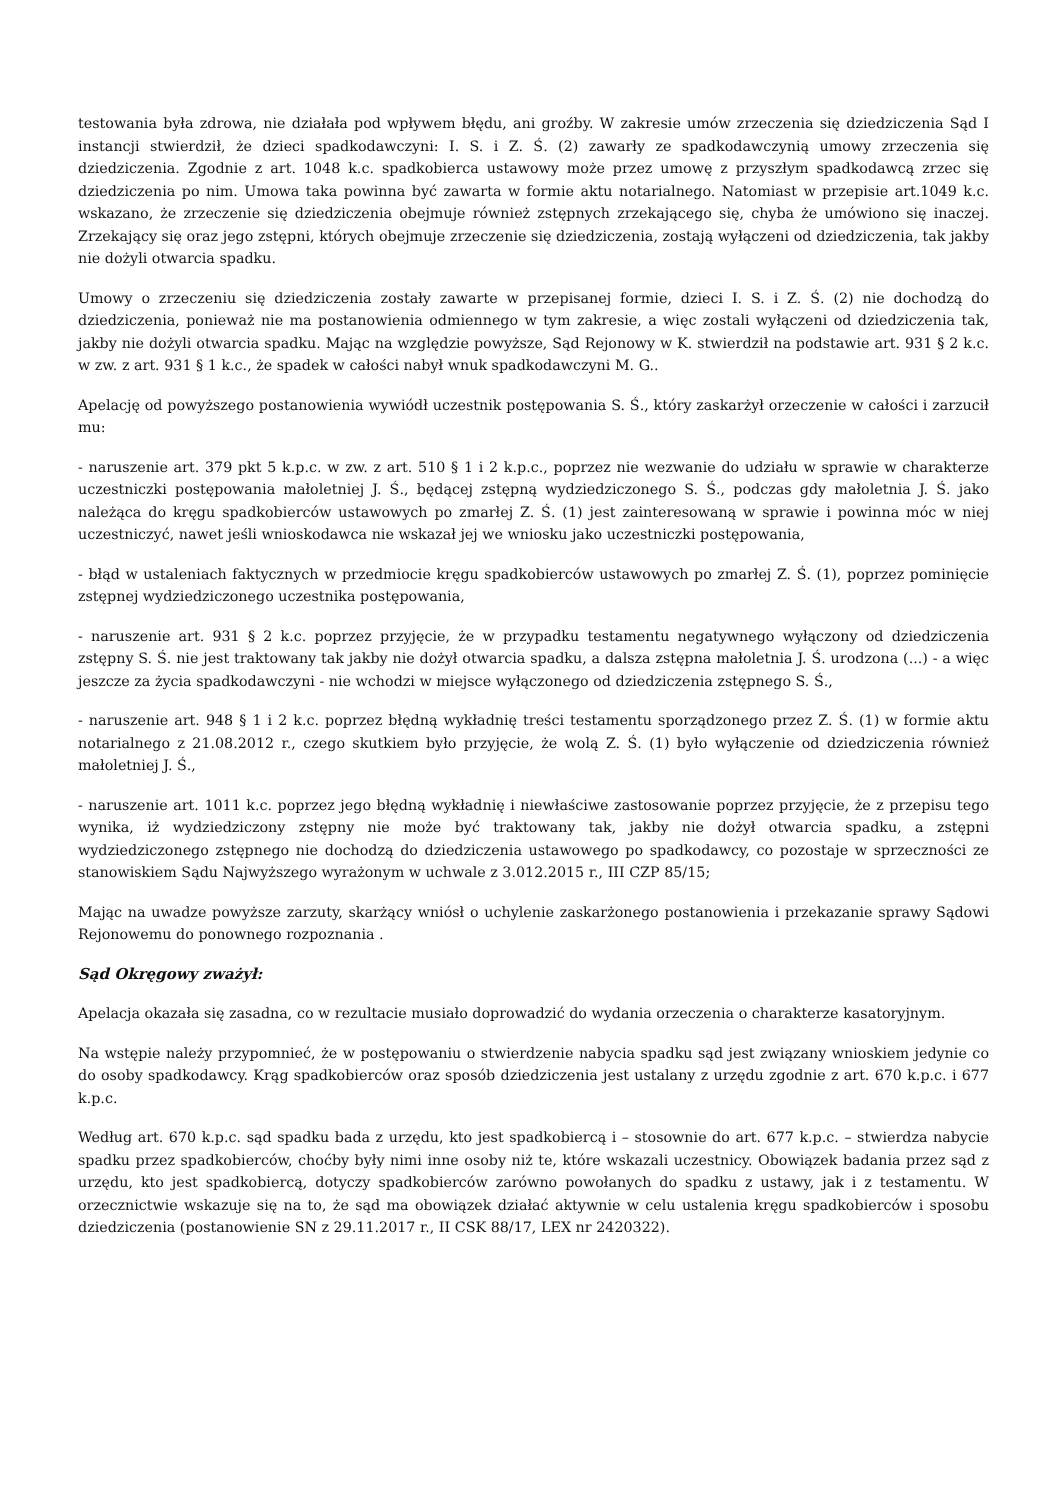testowania była zdrowa, nie działała pod wpływem błędu, ani groźby. W zakresie umów zrzeczenia się dziedziczenia Sąd I instancji stwierdził, że dzieci spadkodawczyni: I. S. i Z. Ś. (2) zawarły ze spadkodawczynią umowy zrzeczenia się dziedziczenia. Zgodnie z art. 1048 k.c. spadkobierca ustawowy może przez umowę z przyszłym spadkodawcą zrzec się dziedziczenia po nim. Umowa taka powinna być zawarta w formie aktu notarialnego. Natomiast w przepisie art.1049 k.c. wskazano, że zrzeczenie się dziedziczenia obejmuje również zstępnych zrzekającego się, chyba że umówiono się inaczej. Zrzekający się oraz jego zstępni, których obejmuje zrzeczenie się dziedziczenia, zostają wyłączeni od dziedziczenia, tak jakby nie dożyli otwarcia spadku.
Umowy o zrzeczeniu się dziedziczenia zostały zawarte w przepisanej formie, dzieci I. S. i Z. Ś. (2) nie dochodzą do dziedziczenia, ponieważ nie ma postanowienia odmiennego w tym zakresie, a więc zostali wyłączeni od dziedziczenia tak, jakby nie dożyli otwarcia spadku. Mając na względzie powyższe, Sąd Rejonowy w K. stwierdził na podstawie art. 931 § 2 k.c. w zw. z art. 931 § 1 k.c., że spadek w całości nabył wnuk spadkodawczyni M. G..
Apelację od powyższego postanowienia wywiódł uczestnik postępowania S. Ś., który zaskarżył orzeczenie w całości i zarzucił mu:
- naruszenie art. 379 pkt 5 k.p.c. w zw. z art. 510 § 1 i 2 k.p.c., poprzez nie wezwanie do udziału w sprawie w charakterze uczestniczki postępowania małoletniej J. Ś., będącej zstępną wydziedziczonego S. Ś., podczas gdy małoletnia J. Ś. jako należąca do kręgu spadkobierców ustawowych po zmarłej Z. Ś. (1) jest zainteresowaną w sprawie i powinna móc w niej uczestniczyć, nawet jeśli wnioskodawca nie wskazał jej we wniosku jako uczestniczki postępowania,
- błąd w ustaleniach faktycznych w przedmiocie kręgu spadkobierców ustawowych po zmarłej Z. Ś. (1), poprzez pominięcie zstępnej wydziedziczonego uczestnika postępowania,
- naruszenie art. 931 § 2 k.c. poprzez przyjęcie, że w przypadku testamentu negatywnego wyłączony od dziedziczenia zstępny S. Ś. nie jest traktowany tak jakby nie dożył otwarcia spadku, a dalsza zstępna małoletnia J. Ś. urodzona (...) - a więc jeszcze za życia spadkodawczyni - nie wchodzi w miejsce wyłączonego od dziedziczenia zstępnego S. Ś.,
- naruszenie art. 948 § 1 i 2 k.c. poprzez błędną wykładnię treści testamentu sporządzonego przez Z. Ś. (1) w formie aktu notarialnego z 21.08.2012 r., czego skutkiem było przyjęcie, że wolą Z. Ś. (1) było wyłączenie od dziedziczenia również małoletniej J. Ś.,
- naruszenie art. 1011 k.c. poprzez jego błędną wykładnię i niewłaściwe zastosowanie poprzez przyjęcie, że z przepisu tego wynika, iż wydziedziczony zstępny nie może być traktowany tak, jakby nie dożył otwarcia spadku, a zstępni wydziedziczonego zstępnego nie dochodzą do dziedziczenia ustawowego po spadkodawcy, co pozostaje w sprzeczności ze stanowiskiem Sądu Najwyższego wyrażonym w uchwale z 3.012.2015 r., III CZP 85/15;
Mając na uwadze powyższe zarzuty, skarżący wniósł o uchylenie zaskarżonego postanowienia i przekazanie sprawy Sądowi Rejonowemu do ponownego rozpoznania .
Sąd Okręgowy zważył:
Apelacja okazała się zasadna, co w rezultacie musiało doprowadzić do wydania orzeczenia o charakterze kasatoryjnym.
Na wstępie należy przypomnieć, że w postępowaniu o stwierdzenie nabycia spadku sąd jest związany wnioskiem jedynie co do osoby spadkodawcy. Krąg spadkobierców oraz sposób dziedziczenia jest ustalany z urzędu zgodnie z art. 670 k.p.c. i 677 k.p.c.
Według art. 670 k.p.c. sąd spadku bada z urzędu, kto jest spadkobiercą i – stosownie do art. 677 k.p.c. – stwierdza nabycie spadku przez spadkobierców, choćby były nimi inne osoby niż te, które wskazali uczestnicy. Obowiązek badania przez sąd z urzędu, kto jest spadkobiercą, dotyczy spadkobierców zarówno powołanych do spadku z ustawy, jak i z testamentu. W orzecznictwie wskazuje się na to, że sąd ma obowiązek działać aktywnie w celu ustalenia kręgu spadkobierców i sposobu dziedziczenia (postanowienie SN z 29.11.2017 r., II CSK 88/17, LEX nr 2420322).